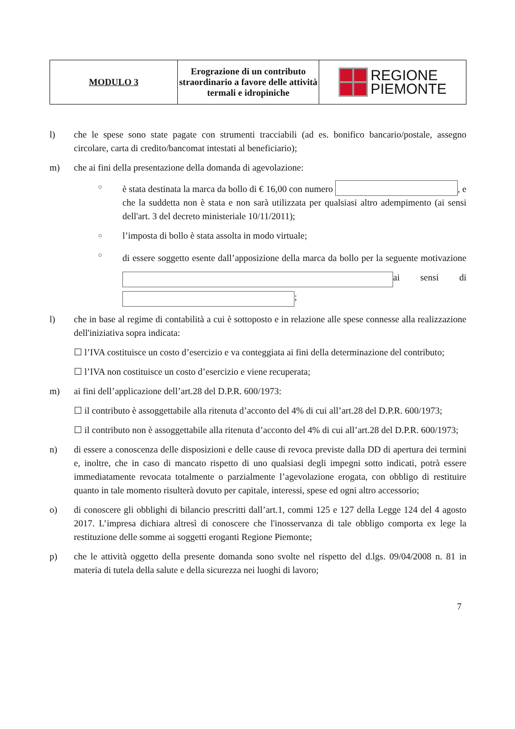| MODULO 3 | Erograzione di un contributo straordinario a favore delle attività termali e idropiniche | REGIONE PIEMONTE |
l) che le spese sono state pagate con strumenti tracciabili (ad es. bonifico bancario/postale, assegno circolare, carta di credito/bancomat intestati al beneficiario);
m) che ai fini della presentazione della domanda di agevolazione:
○
è stata destinata la marca da bollo di € 16,00 con numero , e che la suddetta non è stata e non sarà utilizzata per qualsiasi altro adempimento (ai sensi dell'art. 3 del decreto ministeriale 10/11/2011);
○
l’imposta di bollo è stata assolta in modo virtuale;
○
di essere soggetto esente dall’apposizione della marca da bollo per la seguente motivazione ai sensi di ;
l) che in base al regime di contabilità a cui è sottoposto e in relazione alle spese connesse alla realizzazione dell'iniziativa sopra indicata:
☐ l’IVA costituisce un costo d’esercizio e va conteggiata ai fini della determinazione del contributo;
☐ l’IVA non costituisce un costo d’esercizio e viene recuperata;
m) ai fini dell’applicazione dell’art.28 del D.P.R. 600/1973:
☐ il contributo è assoggettabile alla ritenuta d’acconto del 4% di cui all’art.28 del D.P.R. 600/1973;
☐ il contributo non è assoggettabile alla ritenuta d’acconto del 4% di cui all’art.28 del D.P.R. 600/1973;
n) di essere a conoscenza delle disposizioni e delle cause di revoca previste dalla DD di apertura dei termini e, inoltre, che in caso di mancato rispetto di uno qualsiasi degli impegni sotto indicati, potrà essere immediatamente revocata totalmente o parzialmente l’agevolazione erogata, con obbligo di restituire quanto in tale momento risulterà dovuto per capitale, interessi, spese ed ogni altro accessorio;
o) di conoscere gli obblighi di bilancio prescritti dall’art.1, commi 125 e 127 della Legge 124 del 4 agosto 2017. L’impresa dichiara altresì di conoscere che l'inosservanza di tale obbligo comporta ex lege la restituzione delle somme ai soggetti eroganti Regione Piemonte;
p) che le attività oggetto della presente domanda sono svolte nel rispetto del d.lgs. 09/04/2008 n. 81 in materia di tutela della salute e della sicurezza nei luoghi di lavoro;
7